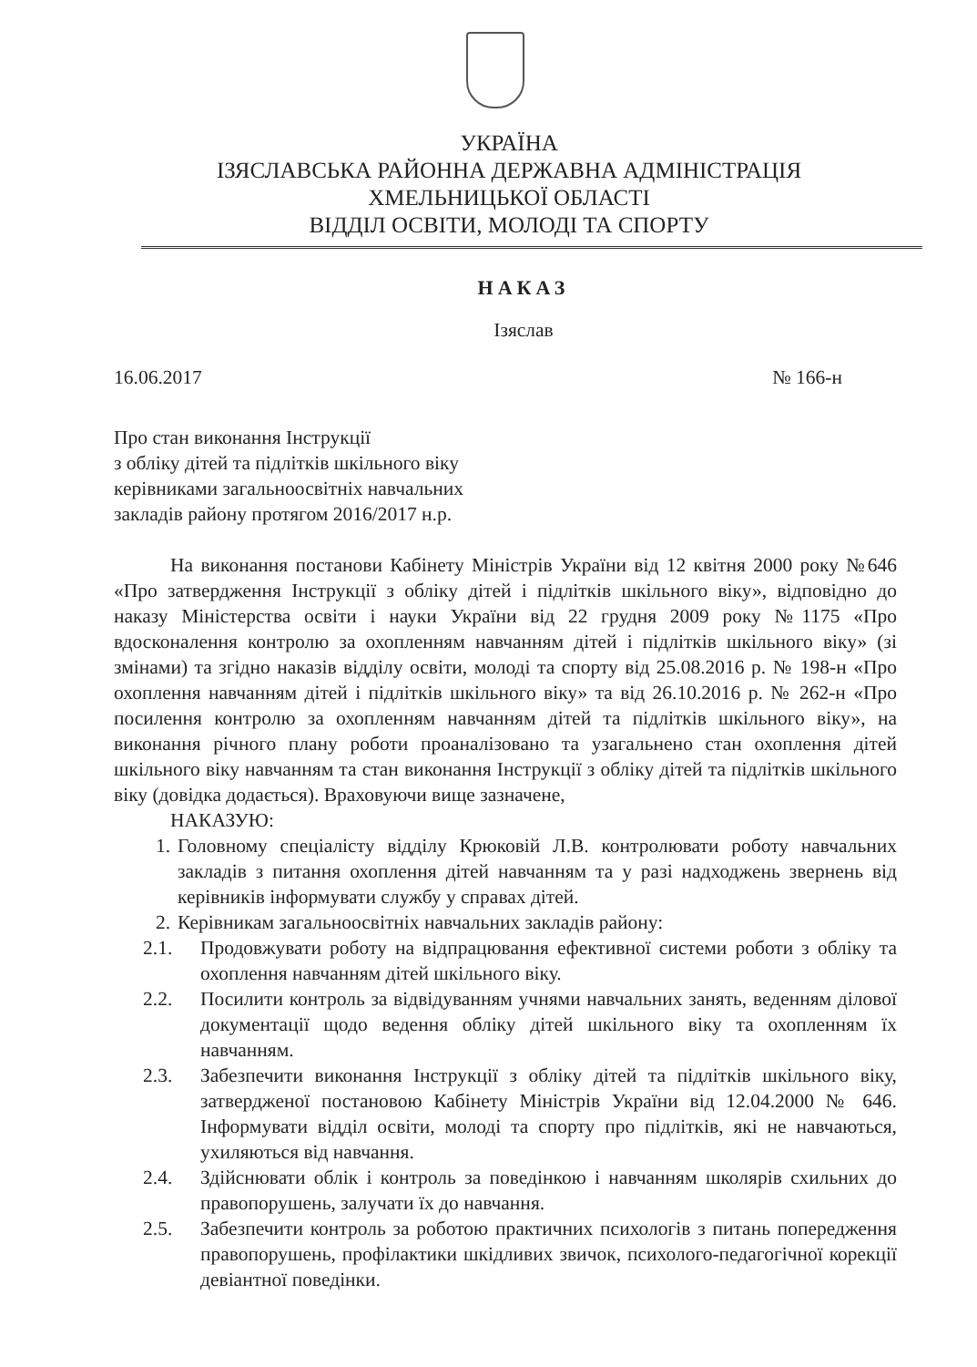УКРАЇНА
ІЗЯСЛАВСЬКА РАЙОННА ДЕРЖАВНА АДМІНІСТРАЦІЯ
ХМЕЛЬНИЦЬКОЇ ОБЛАСТІ
ВІДДІЛ ОСВІТИ, МОЛОДІ ТА СПОРТУ
НАКАЗ
Ізяслав
16.06.2017 № 166-н
Про стан виконання Інструкції
з обліку дітей та підлітків шкільного віку
керівниками загальноосвітніх навчальних
закладів району протягом 2016/2017 н.р.
На виконання постанови Кабінету Міністрів України від 12 квітня 2000 року №646 «Про затвердження Інструкції з обліку дітей і підлітків шкільного віку», відповідно до наказу Міністерства освіти і науки України від 22 грудня 2009 року №1175 «Про вдосконалення контролю за охопленням навчанням дітей і підлітків шкільного віку» (зі змінами) та згідно наказів відділу освіти, молоді та спорту від 25.08.2016 р. № 198-н «Про охоплення навчанням дітей і підлітків шкільного віку» та від 26.10.2016 р. № 262-н «Про посилення контролю за охопленням навчанням дітей та підлітків шкільного віку», на виконання річного плану роботи проаналізовано та узагальнено стан охоплення дітей шкільного віку навчанням та стан виконання Інструкції з обліку дітей та підлітків шкільного віку (довідка додається). Враховуючи вище зазначене,
НАКАЗУЮ:
1. Головному спеціалісту відділу Крюковій Л.В. контролювати роботу навчальних закладів з питання охоплення дітей навчанням та у разі надходжень звернень від керівників інформувати службу у справах дітей.
2. Керівникам загальноосвітніх навчальних закладів району:
2.1. Продовжувати роботу на відпрацювання ефективної системи роботи з обліку та охоплення навчанням дітей шкільного віку.
2.2. Посилити контроль за відвідуванням учнями навчальних занять, веденням ділової документації щодо ведення обліку дітей шкільного віку та охопленням їх навчанням.
2.3. Забезпечити виконання Інструкції з обліку дітей та підлітків шкільного віку, затвердженої постановою Кабінету Міністрів України від 12.04.2000 № 646. Інформувати відділ освіти, молоді та спорту про підлітків, які не навчаються, ухиляються від навчання.
2.4. Здійснювати облік і контроль за поведінкою і навчанням школярів схильних до правопорушень, залучати їх до навчання.
2.5. Забезпечити контроль за роботою практичних психологів з питань попередження правопорушень, профілактики шкідливих звичок, психолого-педагогічної корекції девіантної поведінки.